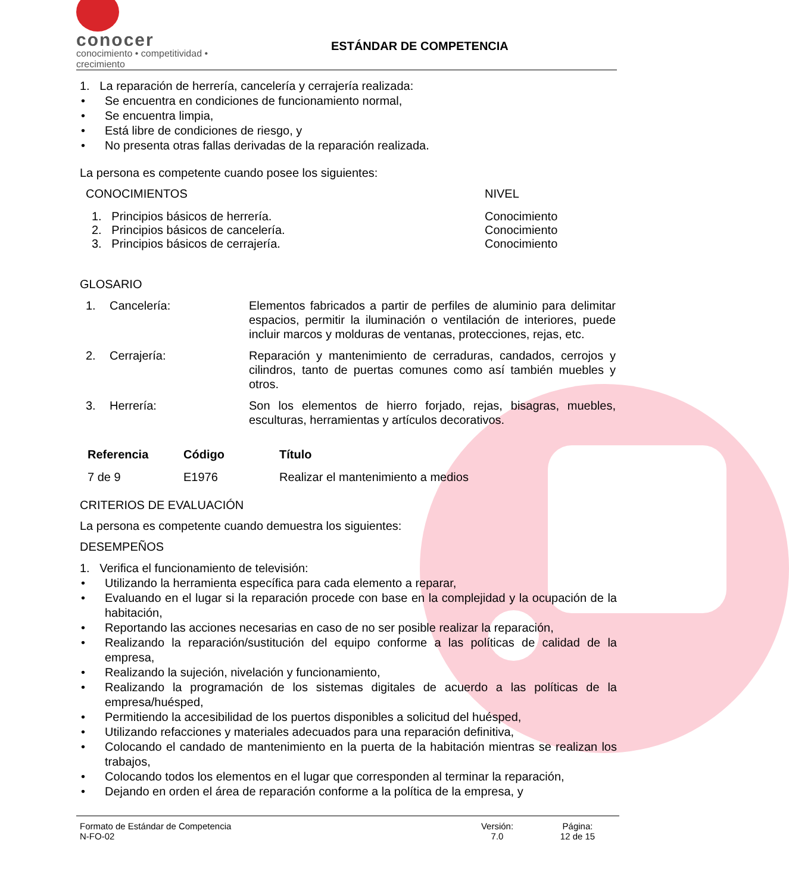conocer
conocimiento • competitividad • crecimiento
ESTÁNDAR DE COMPETENCIA
1. La reparación de herrería, cancelería y cerrajería realizada:
• Se encuentra en condiciones de funcionamiento normal,
• Se encuentra limpia,
• Está libre de condiciones de riesgo, y
• No presenta otras fallas derivadas de la reparación realizada.
La persona es competente cuando posee los siguientes:
| CONOCIMIENTOS | NIVEL |
| --- | --- |
| 1. Principios básicos de herrería. | Conocimiento |
| 2. Principios básicos de cancelería. | Conocimiento |
| 3. Principios básicos de cerrajería. | Conocimiento |
GLOSARIO
| 1. | Cancelería: | Elementos fabricados a partir de perfiles de aluminio para delimitar espacios, permitir la iluminación o ventilación de interiores, puede incluir marcos y molduras de ventanas, protecciones, rejas, etc. |
| 2. | Cerrajería: | Reparación y mantenimiento de cerraduras, candados, cerrojos y cilindros, tanto de puertas comunes como así también muebles y otros. |
| 3. | Herrería: | Son los elementos de hierro forjado, rejas, bisagras, muebles, esculturas, herramientas y artículos decorativos. |
| Referencia | Código | Título |
| --- | --- | --- |
| 7 de 9 | E1976 | Realizar el mantenimiento a medios |
CRITERIOS DE EVALUACIÓN
La persona es competente cuando demuestra los siguientes:
DESEMPEÑOS
1. Verifica el funcionamiento de televisión:
• Utilizando la herramienta específica para cada elemento a reparar,
• Evaluando en el lugar si la reparación procede con base en la complejidad y la ocupación de la habitación,
• Reportando las acciones necesarias en caso de no ser posible realizar la reparación,
• Realizando la reparación/sustitución del equipo conforme a las políticas de calidad de la empresa,
• Realizando la sujeción, nivelación y funcionamiento,
• Realizando la programación de los sistemas digitales de acuerdo a las políticas de la empresa/huésped,
• Permitiendo la accesibilidad de los puertos disponibles a solicitud del huésped,
• Utilizando refacciones y materiales adecuados para una reparación definitiva,
• Colocando el candado de mantenimiento en la puerta de la habitación mientras se realizan los trabajos,
• Colocando todos los elementos en el lugar que corresponden al terminar la reparación,
• Dejando en orden el área de reparación conforme a la política de la empresa, y
Formato de Estándar de Competencia
N-FO-02
Versión:
7.0
Página:
12 de 15